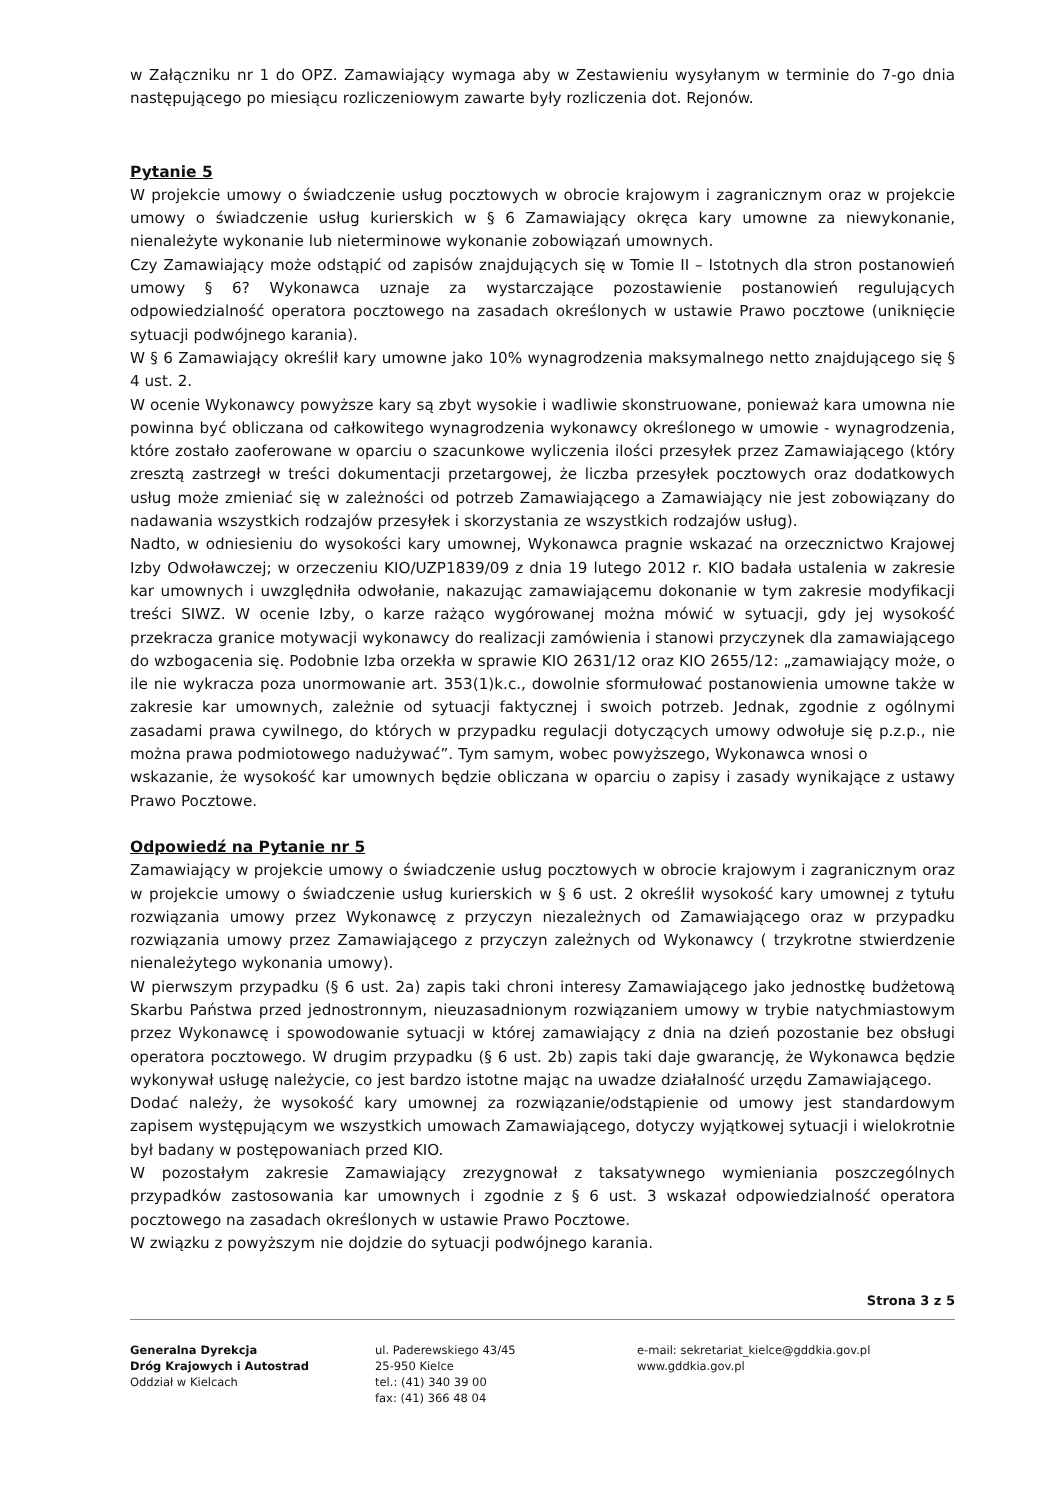w Załączniku nr 1 do OPZ. Zamawiający wymaga aby w Zestawieniu wysyłanym w terminie do 7-go dnia następującego po miesiącu rozliczeniowym zawarte były rozliczenia dot. Rejonów.
Pytanie 5
W projekcie umowy o świadczenie usług pocztowych w obrocie krajowym i zagranicznym oraz w projekcie umowy o świadczenie usług kurierskich w § 6 Zamawiający okręca kary umowne za niewykonanie, nienależyte wykonanie lub nieterminowe wykonanie zobowiązań umownych.
Czy Zamawiający może odstąpić od zapisów znajdujących się w Tomie II – Istotnych dla stron postanowień umowy § 6? Wykonawca uznaje za wystarczające pozostawienie postanowień regulujących odpowiedzialność operatora pocztowego na zasadach określonych w ustawie Prawo pocztowe (uniknięcie sytuacji podwójnego karania).
W § 6 Zamawiający określił kary umowne jako 10% wynagrodzenia maksymalnego netto znajdującego się § 4 ust. 2.
W ocenie Wykonawcy powyższe kary są zbyt wysokie i wadliwie skonstruowane, ponieważ kara umowna nie powinna być obliczana od całkowitego wynagrodzenia wykonawcy określonego w umowie - wynagrodzenia, które zostało zaoferowane w oparciu o szacunkowe wyliczenia ilości przesyłek przez Zamawiającego (który zresztą zastrzegł w treści dokumentacji przetargowej, że liczba przesyłek pocztowych oraz dodatkowych usług może zmieniać się w zależności od potrzeb Zamawiającego a Zamawiający nie jest zobowiązany do nadawania wszystkich rodzajów przesyłek i skorzystania ze wszystkich rodzajów usług).
Nadto, w odniesieniu do wysokości kary umownej, Wykonawca pragnie wskazać na orzecznictwo Krajowej Izby Odwoławczej; w orzeczeniu KIO/UZP1839/09 z dnia 19 lutego 2012 r. KIO badała ustalenia w zakresie kar umownych i uwzględniła odwołanie, nakazując zamawiającemu dokonanie w tym zakresie modyfikacji treści SIWZ. W ocenie Izby, o karze rażąco wygórowanej można mówić w sytuacji, gdy jej wysokość przekracza granice motywacji wykonawcy do realizacji zamówienia i stanowi przyczynek dla zamawiającego do wzbogacenia się. Podobnie Izba orzekła w sprawie KIO 2631/12 oraz KIO 2655/12: „zamawiający może, o ile nie wykracza poza unormowanie art. 353(1)k.c., dowolnie sformułować postanowienia umowne także w zakresie kar umownych, zależnie od sytuacji faktycznej i swoich potrzeb. Jednak, zgodnie z ogólnymi zasadami prawa cywilnego, do których w przypadku regulacji dotyczących umowy odwołuje się p.z.p., nie można prawa podmiotowego nadużywać”. Tym samym, wobec powyższego, Wykonawca wnosi o
wskazanie, że wysokość kar umownych będzie obliczana w oparciu o zapisy i zasady wynikające z ustawy Prawo Pocztowe.
Odpowiedź na Pytanie nr 5
Zamawiający w projekcie umowy o świadczenie usług pocztowych w obrocie krajowym i zagranicznym oraz w projekcie umowy o świadczenie usług kurierskich w § 6 ust. 2 określił wysokość kary umownej z tytułu rozwiązania umowy przez Wykonawcę z przyczyn niezależnych od Zamawiającego oraz w przypadku rozwiązania umowy przez Zamawiającego z przyczyn zależnych od Wykonawcy ( trzykrotne stwierdzenie nienależytego wykonania umowy).
W pierwszym przypadku (§ 6 ust. 2a) zapis taki chroni interesy Zamawiającego jako jednostkę budżetową Skarbu Państwa przed jednostronnym, nieuzasadnionym rozwiązaniem umowy w trybie natychmiastowym przez Wykonawcę i spowodowanie sytuacji w której zamawiający z dnia na dzień pozostanie bez obsługi operatora pocztowego. W drugim przypadku (§ 6 ust. 2b) zapis taki daje gwarancję, że Wykonawca będzie wykonywał usługę należycie, co jest bardzo istotne mając na uwadze działalność urzędu Zamawiającego.
Dodać należy, że wysokość kary umownej za rozwiązanie/odstąpienie od umowy jest standardowym zapisem występującym we wszystkich umowach Zamawiającego, dotyczy wyjątkowej sytuacji i wielokrotnie był badany w postępowaniach przed KIO.
W pozostałym zakresie Zamawiający zrezygnował z taksatywnego wymieniania poszczególnych przypadków zastosowania kar umownych i zgodnie z § 6 ust. 3 wskazał odpowiedzialność operatora pocztowego na zasadach określonych w ustawie Prawo Pocztowe.
W związku z powyższym nie dojdzie do sytuacji podwójnego karania.
Strona 3 z 5
Generalna Dyrekcja
Dróg Krajowych i Autostrad
Oddział w Kielcach
ul. Paderewskiego 43/45
25-950 Kielce
tel.: (41) 340 39 00
fax: (41) 366 48 04
e-mail: sekretariat_kielce@gddkia.gov.pl
www.gddkia.gov.pl